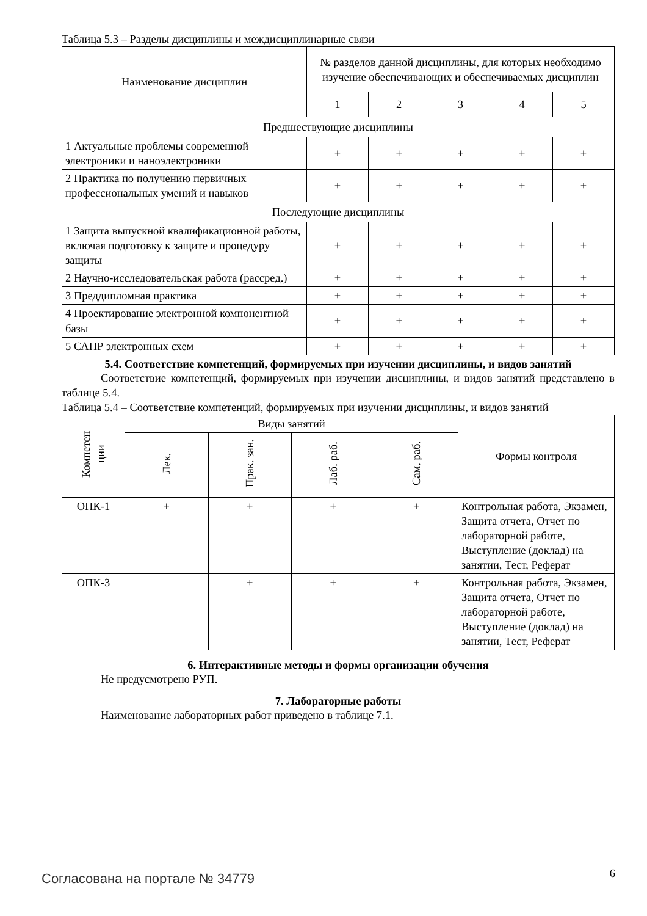Таблица 5.3 – Разделы дисциплины и междисциплинарные связи
| Наименование дисциплин | № разделов данной дисциплины, для которых необходимо изучение обеспечивающих и обеспечиваемых дисциплин | | | | |
| --- | --- | --- | --- | --- | --- |
| | 1 | 2 | 3 | 4 | 5 |
| Предшествующие дисциплины | | | | | |
| 1 Актуальные проблемы современной электроники и наноэлектроники | + | + | + | + | + |
| 2 Практика по получению первичных профессиональных умений и навыков | + | + | + | + | + |
| Последующие дисциплины | | | | | |
| 1 Защита выпускной квалификационной работы, включая подготовку к защите и процедуру защиты | + | + | + | + | + |
| 2 Научно-исследовательская работа (рассред.) | + | + | + | + | + |
| 3 Преддипломная практика | + | + | + | + | + |
| 4 Проектирование электронной компонентной базы | + | + | + | + | + |
| 5 САПР электронных схем | + | + | + | + | + |
5.4. Соответствие компетенций, формируемых при изучении дисциплины, и видов занятий
Соответствие компетенций, формируемых при изучении дисциплины, и видов занятий представлено в таблице 5.4.
Таблица 5.4 – Соответствие компетенций, формируемых при изучении дисциплины, и видов занятий
| Компетен ции | Виды занятий | | | | Формы контроля |
| --- | --- | --- | --- | --- | --- |
| | Лек. | Прак. зан. | Лаб. раб. | Сам. раб. | |
| ОПК-1 | + | + | + | + | Контрольная работа, Экзамен, Защита отчета, Отчет по лабораторной работе, Выступление (доклад) на занятии, Тест, Реферат |
| ОПК-3 | | + | + | + | Контрольная работа, Экзамен, Защита отчета, Отчет по лабораторной работе, Выступление (доклад) на занятии, Тест, Реферат |
6. Интерактивные методы и формы организации обучения
Не предусмотрено РУП.
7. Лабораторные работы
Наименование лабораторных работ приведено в таблице 7.1.
Согласована на портале № 34779 6